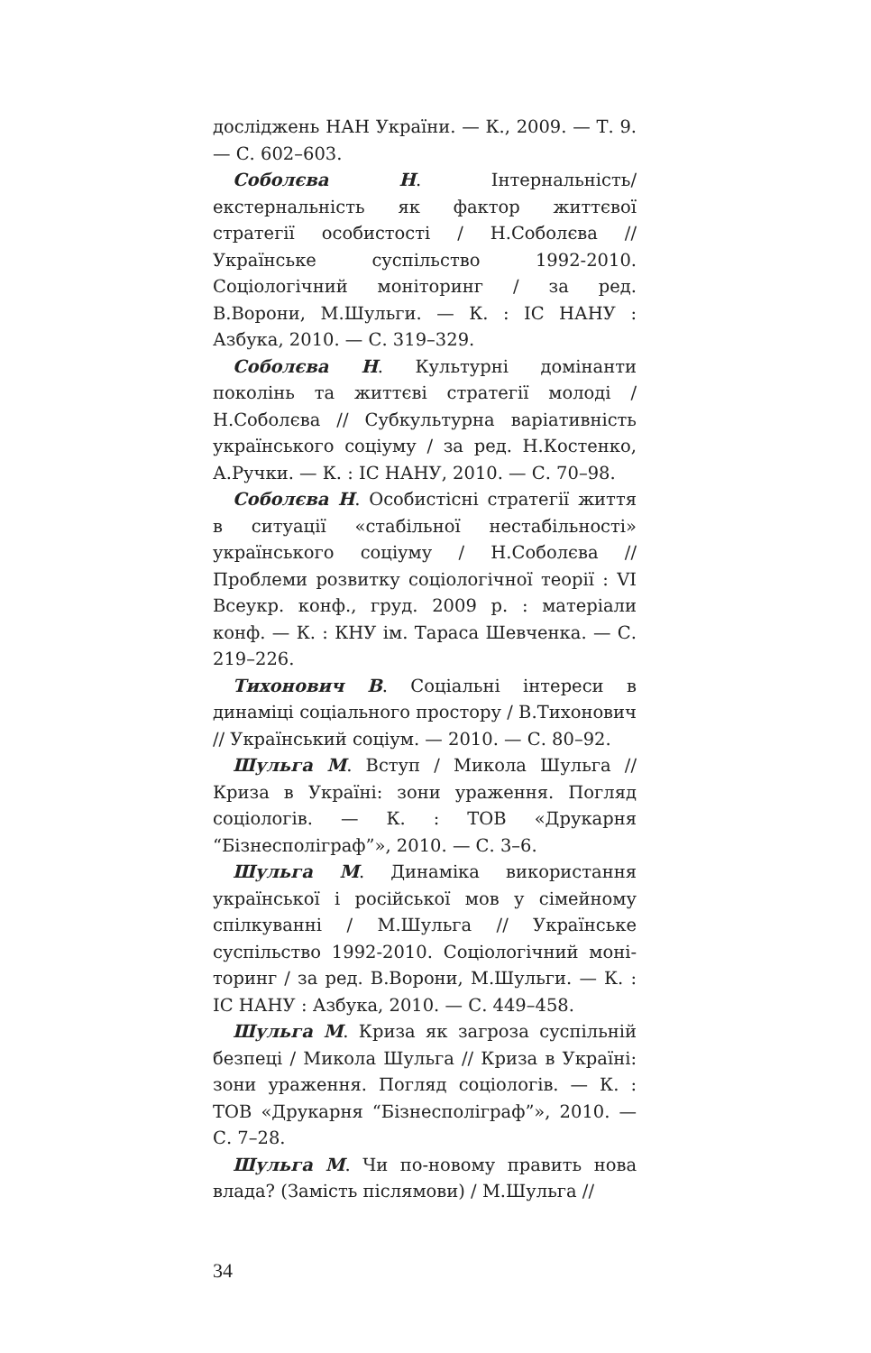досліджень НАН України. — К., 2009. — Т. 9. — С. 602–603.
Соболєва Н. Інтернальність/екстернальність як фактор життєвої стратегії особистості / Н.Соболєва // Українське суспільство 1992-2010. Соціологічний моніторинг / за ред. В.Ворони, М.Шульги. — К. : ІС НАНУ : Азбука, 2010. — С. 319–329.
Соболєва Н. Культурні домінанти поколінь та життєві стратегії молоді / Н.Соболєва // Субкультурна варіативність українського соціуму / за ред. Н.Костенко, А.Ручки. — К. : ІС НАНУ, 2010. — С. 70–98.
Соболєва Н. Особистісні стратегії життя в ситуації «стабільної нестабільності» українського соціуму / Н.Соболєва // Проблеми розвитку соціологічної теорії : VI Всеукр. конф., груд. 2009 р. : матеріали конф. — К. : КНУ ім. Тараса Шевченка. — С. 219–226.
Тихонович В. Соціальні інтереси в динаміці соціального простору / В.Тихонович // Український соціум. — 2010. — С. 80–92.
Шульга М. Вступ / Микола Шульга // Криза в Україні: зони ураження. Погляд соціологів. — К. : ТОВ «Друкарня “Бізнесполіграф”», 2010. — С. 3–6.
Шульга М. Динаміка використання української і російської мов у сімейному спілкуванні / М.Шульга // Українське суспільство 1992-2010. Соціологічний моні-торинг / за ред. В.Ворони, М.Шульги. — К. : ІС НАНУ : Азбука, 2010. — С. 449–458.
Шульга М. Криза як загроза суспільній безпеці / Микола Шульга // Криза в Україні: зони ураження. Погляд соціологів. — К. : ТОВ «Друкарня “Бізнесполіграф”», 2010. — С. 7–28.
Шульга М. Чи по-новому править нова влада? (Замість післямови) / М.Шульга //
34